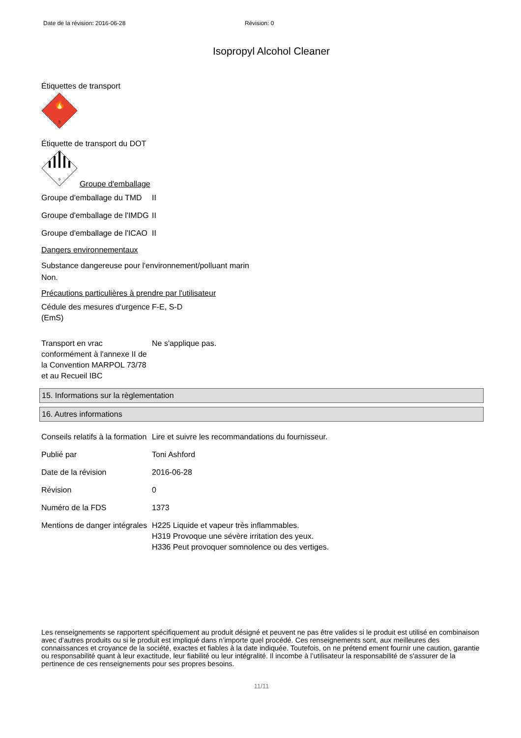Date de la révision: 2016-06-28 Révision: 0
Isopropyl Alcohol Cleaner
Étiquettes de transport
🔥
3
Étiquette de transport du DOT
9
Groupe d'emballage
| Groupe d'emballage du TMD | II |
| Groupe d'emballage de l'IMDG | II |
| Groupe d'emballage de l'ICAO | II |
Dangers environnementaux
Substance dangereuse pour l'environnement/polluant marin
Non.
Précautions particulières à prendre par l'utilisateur
| Cédule des mesures d'urgence (EmS) | F-E, S-D |
| Transport en vrac conformément à l'annexe II de la Convention MARPOL 73/78 et au Recueil IBC | Ne s'applique pas. |
15. Informations sur la règlementation
16. Autres informations
| Conseils relatifs à la formation | Lire et suivre les recommandations du fournisseur. |
| Publié par | Toni Ashford |
| Date de la révision | 2016-06-28 |
| Révision | 0 |
| Numéro de la FDS | 1373 |
| Mentions de danger intégrales | H225 Liquide et vapeur très inflammables. H319 Provoque une sévère irritation des yeux. H336 Peut provoquer somnolence ou des vertiges. |
Les renseignements se rapportent spécifiquement au produit désigné et peuvent ne pas être valides si le produit est utilisé en combinaison avec d’autres produits ou si le produit est impliqué dans n’importe quel procédé. Ces renseignements sont, aux meilleures des connaissances et croyance de la société, exactes et fiables à la date indiquée. Toutefois, on ne prétend ement fournir une caution, garantie ou responsabilité quant à leur exactitude, leur fiabilité ou leur intégralité. Il incombe à l’utilisateur la responsabilité de s'assurer de la pertinence de ces renseignements pour ses propres besoins.
11/11